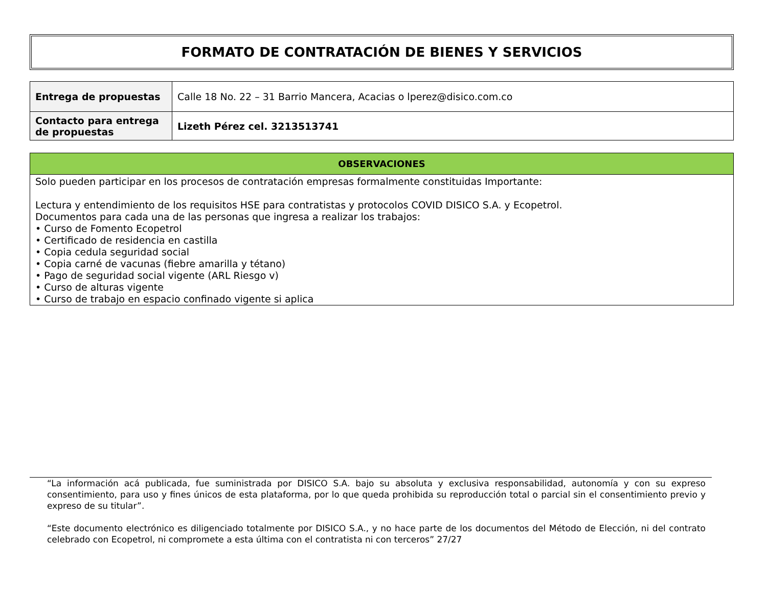FORMATO DE CONTRATACIÓN DE BIENES Y SERVICIOS
| Entrega de propuestas | Calle 18 No. 22 – 31 Barrio Mancera, Acacias o lperez@disico.com.co |
| Contacto para entrega de propuestas | Lizeth Pérez cel. 3213513741 |
| OBSERVACIONES |
| --- |
| Solo pueden participar en los procesos de contratación empresas formalmente constituidas Importante: Lectura y entendimiento de los requisitos HSE para contratistas y protocolos COVID DISICO S.A. y Ecopetrol. Documentos para cada una de las personas que ingresa a realizar los trabajos: • Curso de Fomento Ecopetrol • Certificado de residencia en castilla • Copia cedula seguridad social • Copia carné de vacunas (fiebre amarilla y tétano) • Pago de seguridad social vigente (ARL Riesgo v) • Curso de alturas vigente • Curso de trabajo en espacio confinado vigente si aplica |
“La información acá publicada, fue suministrada por DISICO S.A. bajo su absoluta y exclusiva responsabilidad, autonomía y con su expreso consentimiento, para uso y fines únicos de esta plataforma, por lo que queda prohibida su reproducción total o parcial sin el consentimiento previo y expreso de su titular”.
“Este documento electrónico es diligenciado totalmente por DISICO S.A., y no hace parte de los documentos del Método de Elección, ni del contrato celebrado con Ecopetrol, ni compromete a esta última con el contratista ni con terceros” 27/27